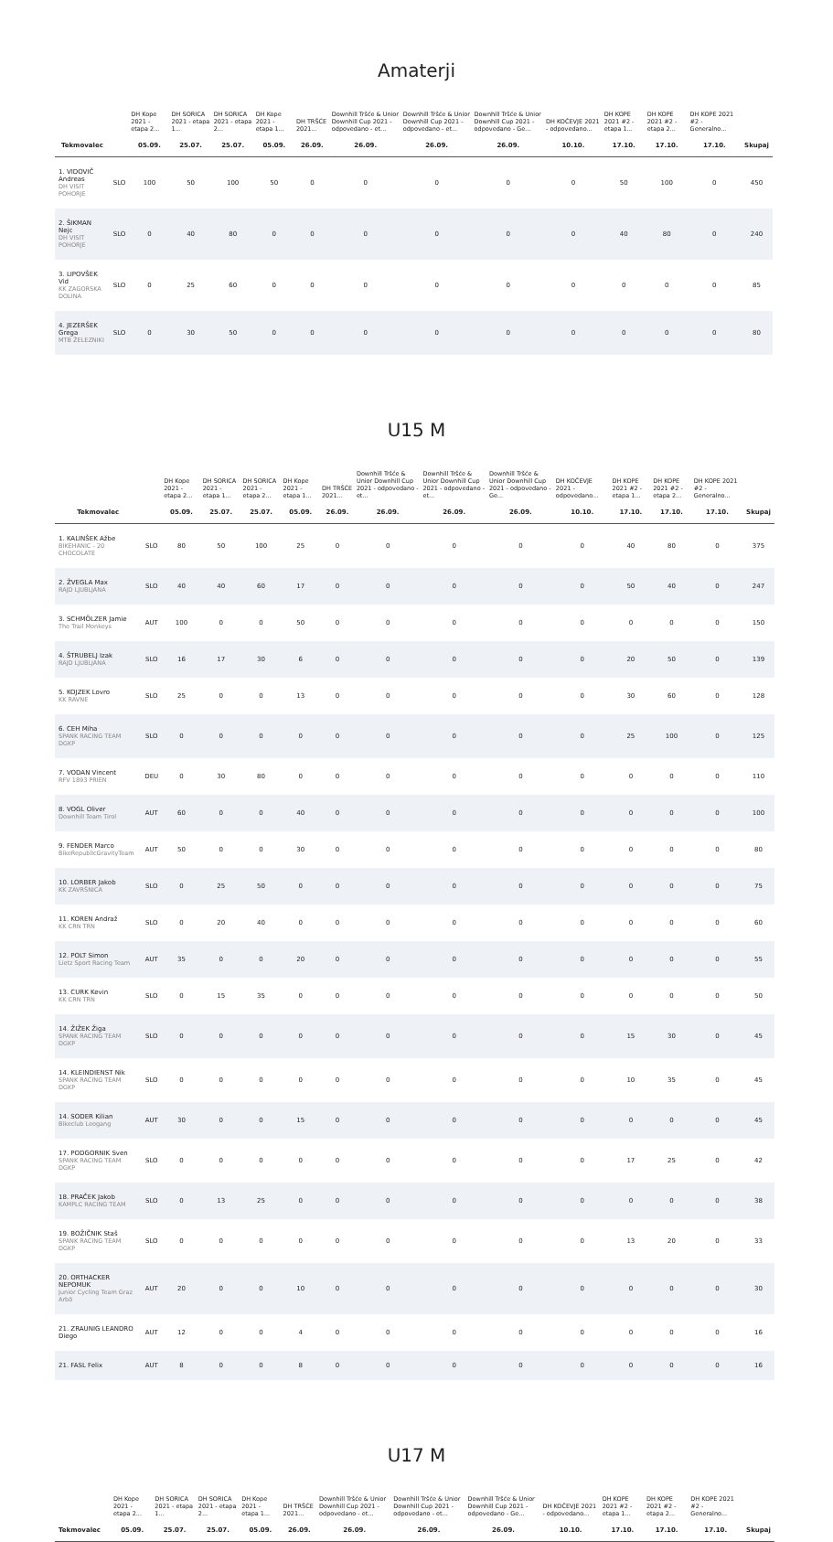Amaterji
| | | DH Kope 2021 - etapa 2... | DH SORICA 2021 - etapa 1... | DH SORICA 2021 - etapa 2... | DH Kope 2021 - etapa 1... | DH TRŠĆE 2021... | Downhill Tršće & Unior Downhill Cup 2021 - odpovedano - et... | Downhill Tršće & Unior Downhill Cup 2021 - odpovedano - et... | Downhill Tršće & Unior Downhill Cup 2021 - odpovedano - Ge... | DH KOČEVJE 2021 - odpovedano... | DH KOPE 2021 #2 - etapa 1... | DH KOPE 2021 #2 - etapa 2... | DH KOPE 2021 #2 - Generalno... | |
| --- | --- | --- | --- | --- | --- | --- | --- | --- | --- | --- | --- | --- | --- | --- |
| Tekmovalec | | 05.09. | 25.07. | 25.07. | 05.09. | 26.09. | 26.09. | 26.09. | 26.09. | 10.10. | 17.10. | 17.10. | 17.10. | Skupaj |
| 1. VIDOVIČ Andreas DH VISIT POHORJE | SLO | 100 | 50 | 100 | 50 | 0 | 0 | 0 | 0 | 0 | 50 | 100 | 0 | 450 |
| 2. ŠIKMAN Nejc DH VISIT POHORJE | SLO | 0 | 40 | 80 | 0 | 0 | 0 | 0 | 0 | 0 | 40 | 80 | 0 | 240 |
| 3. LIPOVŠEK Vid KK ZAGORSKA DOLINA | SLO | 0 | 25 | 60 | 0 | 0 | 0 | 0 | 0 | 0 | 0 | 0 | 0 | 85 |
| 4. JEZERŠEK Grega MTB ŽELEZNIKI | SLO | 0 | 30 | 50 | 0 | 0 | 0 | 0 | 0 | 0 | 0 | 0 | 0 | 80 |
U15 M
| | | DH Kope 2021 - etapa 2... | DH SORICA 2021 - etapa 1... | DH SORICA 2021 - etapa 2... | DH Kope 2021 - etapa 1... | DH TRŠĆE 2021... | Downhill Tršće & Unior Downhill Cup 2021 - odpovedano - et... | Downhill Tršće & Unior Downhill Cup 2021 - odpovedano - et... | Downhill Tršće & Unior Downhill Cup 2021 - odpovedano - Ge... | DH KOČEVJE 2021 - odpovedano... | DH KOPE 2021 #2 - etapa 1... | DH KOPE 2021 #2 - etapa 2... | DH KOPE 2021 #2 - Generalno... | |
| --- | --- | --- | --- | --- | --- | --- | --- | --- | --- | --- | --- | --- | --- | --- |
| Tekmovalec | | 05.09. | 25.07. | 25.07. | 05.09. | 26.09. | 26.09. | 26.09. | 26.09. | 10.10. | 17.10. | 17.10. | 17.10. | Skupaj |
| 1. KALINŠEK Ažbe BIKEHANIC - 20 CHOCOLATE | SLO | 80 | 50 | 100 | 25 | 0 | 0 | 0 | 0 | 0 | 40 | 80 | 0 | 375 |
| 2. ŽVEGLA Max RAJD LJUBLJANA | SLO | 40 | 40 | 60 | 17 | 0 | 0 | 0 | 0 | 0 | 50 | 40 | 0 | 247 |
| 3. SCHMÖLZER Jamie The Trail Monkeys | AUT | 100 | 0 | 0 | 50 | 0 | 0 | 0 | 0 | 0 | 0 | 0 | 0 | 150 |
| 4. ŠTRUBELJ Izak RAJD LJUBLJANA | SLO | 16 | 17 | 30 | 6 | 0 | 0 | 0 | 0 | 0 | 20 | 50 | 0 | 139 |
| 5. KOJZEK Lovro KK RAVNE | SLO | 25 | 0 | 0 | 13 | 0 | 0 | 0 | 0 | 0 | 30 | 60 | 0 | 128 |
| 6. CEH Miha SPANK RACING TEAM DGKP | SLO | 0 | 0 | 0 | 0 | 0 | 0 | 0 | 0 | 0 | 25 | 100 | 0 | 125 |
| 7. VODAN Vincent RFV 1893 PRIEN | DEU | 0 | 30 | 80 | 0 | 0 | 0 | 0 | 0 | 0 | 0 | 0 | 0 | 110 |
| 8. VOGL Oliver Downhill Team Tirol | AUT | 60 | 0 | 0 | 40 | 0 | 0 | 0 | 0 | 0 | 0 | 0 | 0 | 100 |
| 9. FENDER Marco BikeRepublicGravityTeam | AUT | 50 | 0 | 0 | 30 | 0 | 0 | 0 | 0 | 0 | 0 | 0 | 0 | 80 |
| 10. LORBER Jakob KK ZAVRŠNICA | SLO | 0 | 25 | 50 | 0 | 0 | 0 | 0 | 0 | 0 | 0 | 0 | 0 | 75 |
| 11. KOREN Andraž KK CRN TRN | SLO | 0 | 20 | 40 | 0 | 0 | 0 | 0 | 0 | 0 | 0 | 0 | 0 | 60 |
| 12. POLT Simon Lietz Sport Racing Team | AUT | 35 | 0 | 0 | 20 | 0 | 0 | 0 | 0 | 0 | 0 | 0 | 0 | 55 |
| 13. CURK Kevin KK CRN TRN | SLO | 0 | 15 | 35 | 0 | 0 | 0 | 0 | 0 | 0 | 0 | 0 | 0 | 50 |
| 14. ŽIŽEK Žiga SPANK RACING TEAM DGKP | SLO | 0 | 0 | 0 | 0 | 0 | 0 | 0 | 0 | 0 | 15 | 30 | 0 | 45 |
| 14. KLEINDIENST Nik SPANK RACING TEAM DGKP | SLO | 0 | 0 | 0 | 0 | 0 | 0 | 0 | 0 | 0 | 10 | 35 | 0 | 45 |
| 14. SODER Kilian Bikeclub Leogang | AUT | 30 | 0 | 0 | 15 | 0 | 0 | 0 | 0 | 0 | 0 | 0 | 0 | 45 |
| 17. PODGORNIK Sven SPANK RACING TEAM DGKP | SLO | 0 | 0 | 0 | 0 | 0 | 0 | 0 | 0 | 0 | 17 | 25 | 0 | 42 |
| 18. PRAČEK Jakob KAMPLC RACING TEAM | SLO | 0 | 13 | 25 | 0 | 0 | 0 | 0 | 0 | 0 | 0 | 0 | 0 | 38 |
| 19. BOŽIČNIK Staš SPANK RACING TEAM DGKP | SLO | 0 | 0 | 0 | 0 | 0 | 0 | 0 | 0 | 0 | 13 | 20 | 0 | 33 |
| 20. ORTHACKER NEPOMUK Junior Cycling Team Graz Arbö | AUT | 20 | 0 | 0 | 10 | 0 | 0 | 0 | 0 | 0 | 0 | 0 | 0 | 30 |
| 21. ZRAUNIG LEANDRO Diego | AUT | 12 | 0 | 0 | 4 | 0 | 0 | 0 | 0 | 0 | 0 | 0 | 0 | 16 |
| 21. FASL Felix | AUT | 8 | 0 | 0 | 8 | 0 | 0 | 0 | 0 | 0 | 0 | 0 | 0 | 16 |
U17 M
| | | DH Kope 2021 - etapa 2... | DH SORICA 2021 - etapa 1... | DH SORICA 2021 - etapa 2... | DH Kope 2021 - etapa 1... | DH TRŠĆE 2021... | Downhill Tršće & Unior Downhill Cup 2021 - odpovedano - et... | Downhill Tršće & Unior Downhill Cup 2021 - odpovedano - et... | Downhill Tršće & Unior Downhill Cup 2021 - odpovedano - Ge... | DH KOČEVJE 2021 - odpovedano... | DH KOPE 2021 #2 - etapa 1... | DH KOPE 2021 #2 - etapa 2... | DH KOPE 2021 #2 - Generalno... | |
| --- | --- | --- | --- | --- | --- | --- | --- | --- | --- | --- | --- | --- | --- | --- |
| Tekmovalec | | 05.09. | 25.07. | 25.07. | 05.09. | 26.09. | 26.09. | 26.09. | 26.09. | 10.10. | 17.10. | 17.10. | 17.10. | Skupaj |